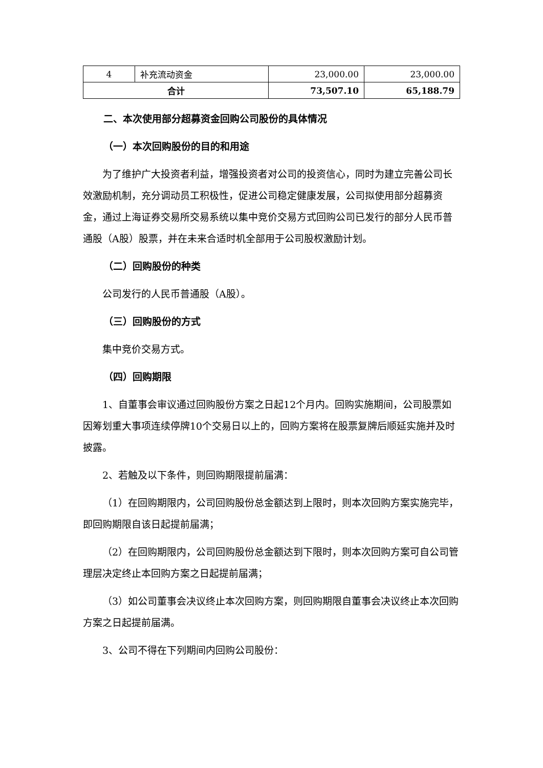| 4 | 补充流动资金 | 23,000.00 | 23,000.00 |
| 合计 | | 73,507.10 | 65,188.79 |
二、本次使用部分超募资金回购公司股份的具体情况
（一）本次回购股份的目的和用途
为了维护广大投资者利益，增强投资者对公司的投资信心，同时为建立完善公司长效激励机制，充分调动员工积极性，促进公司稳定健康发展，公司拟使用部分超募资金，通过上海证券交易所交易系统以集中竞价交易方式回购公司已发行的部分人民币普通股（A股）股票，并在未来合适时机全部用于公司股权激励计划。
（二）回购股份的种类
公司发行的人民币普通股（A股）。
（三）回购股份的方式
集中竞价交易方式。
（四）回购期限
1、自董事会审议通过回购股份方案之日起12个月内。回购实施期间，公司股票如因筹划重大事项连续停牌10个交易日以上的，回购方案将在股票复牌后顺延实施并及时披露。
2、若触及以下条件，则回购期限提前届满：
（1）在回购期限内，公司回购股份总金额达到上限时，则本次回购方案实施完毕，即回购期限自该日起提前届满；
（2）在回购期限内，公司回购股份总金额达到下限时，则本次回购方案可自公司管理层决定终止本回购方案之日起提前届满；
（3）如公司董事会决议终止本次回购方案，则回购期限自董事会决议终止本次回购方案之日起提前届满。
3、公司不得在下列期间内回购公司股份：